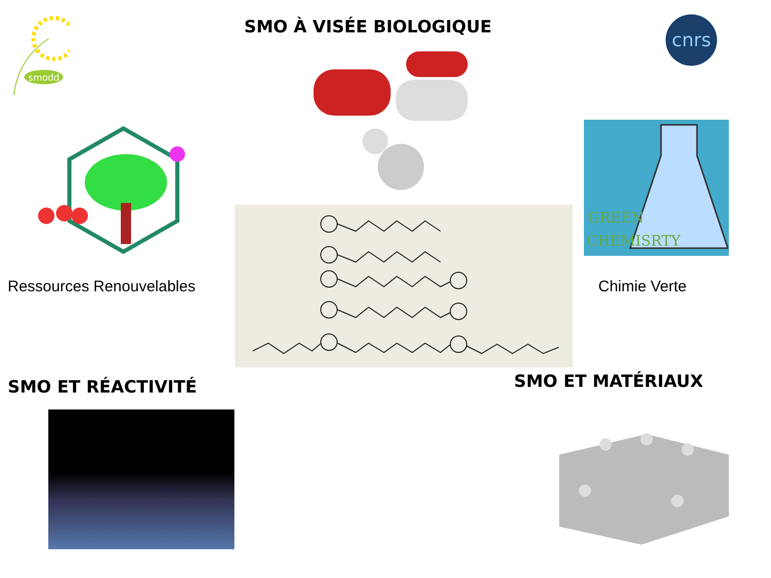smodd
cnrs
SMO À VISÉE BIOLOGIQUE
GREEN
CHEMISRTY
Ressources Renouvelables Chimie Verte
SMO ET RÉACTIVITÉ SMO ET MATÉRIAUX